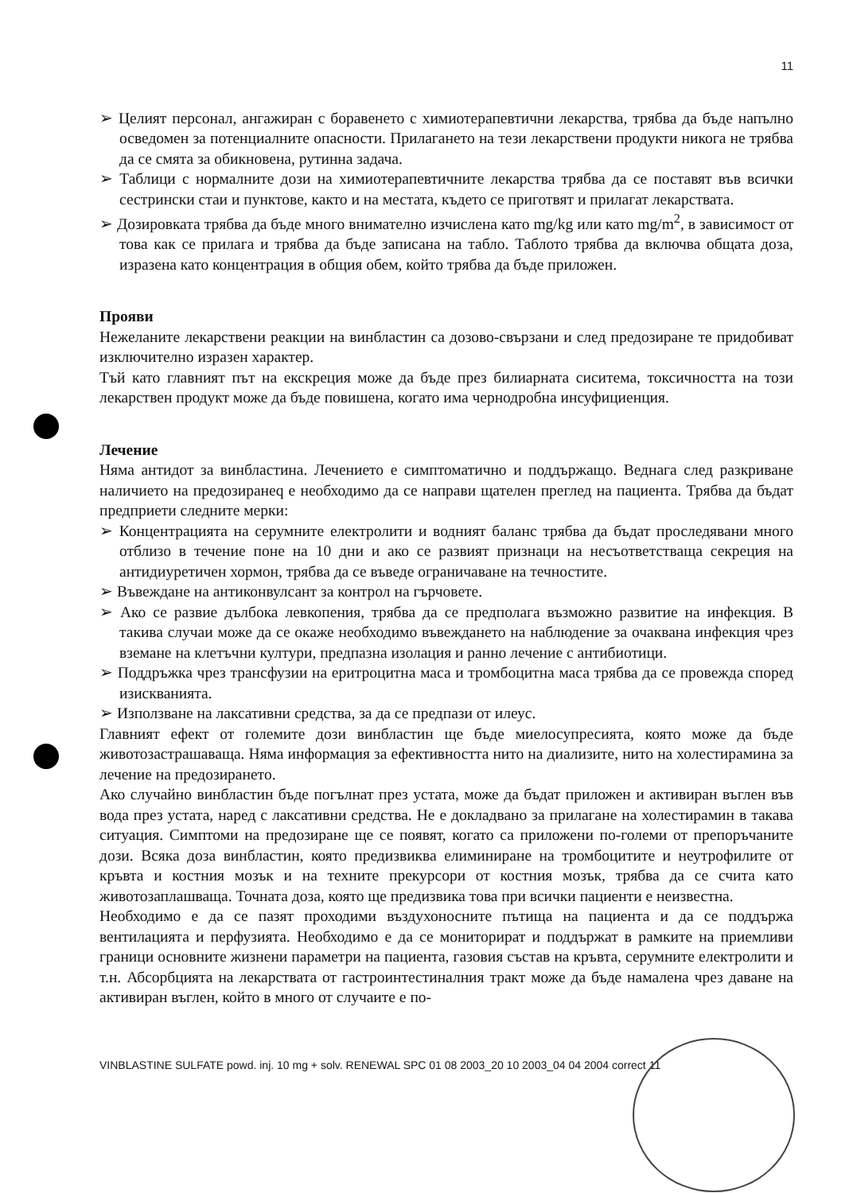11
➢ Целият персонал, ангажиран с боравенето с химиотерапевтични лекарства, трябва да бъде напълно осведомен за потенциалните опасности. Прилагането на тези лекарствени продукти никога не трябва да се смята за обикновена, рутинна задача.
➢ Таблици с нормалните дози на химиотерапевтичните лекарства трябва да се поставят във всички сестрински стаи и пунктове, както и на местата, където се приготвят и прилагат лекарствата.
➢ Дозировката трябва да бъде много внимателно изчислена като mg/kg или като mg/m<sup>2</sup>, в зависимост от това как се прилага и трябва да бъде записана на табло. Таблото трябва да включва общата доза, изразена като концентрация в общия обем, който трябва да бъде приложен.
Прояви
Нежеланите лекарствени реакции на винбластин са дозово-свързани и след предозиране те придобиват изключително изразен характер.
Тъй като главният път на екскреция може да бъде през билиарната сиситема, токсичността на този лекарствен продукт може да бъде повишена, когато има чернодробна инсуфициенция.
Лечение
Няма антидот за винбластина. Лечението е симптоматично и поддържащо. Веднага след разкриване наличието на предозиранеq е необходимо да се направи щателен преглед на пациента. Трябва да бъдат предприети следните мерки:
➢ Концентрацията на серумните електролити и водният баланс трябва да бъдат проследявани много отблизо в течение поне на 10 дни и ако се развият признаци на несъответстваща секреция на антидиуретичен хормон, трябва да се въведе ограничаване на течностите.
➢ Въвеждане на антиконвулсант за контрол на гърчовете.
➢ Ако се развие дълбока левкопения, трябва да се предполага възможно развитие на инфекция. В такива случаи може да се окаже необходимо въвеждането на наблюдение за очаквана инфекция чрез вземане на клетъчни култури, предпазна изолация и ранно лечение с антибиотици.
➢ Поддръжка чрез трансфузии на еритроцитна маса и тромбоцитна маса трябва да се провежда според изискванията.
➢ Използване на лаксативни средства, за да се предпази от илеус.
Главният ефект от големите дози винбластин ще бъде миелосупресията, която може да бъде животозастрашаваща. Няма информация за ефективността нито на диализите, нито на холестирамина за лечение на предозирането.
Ако случайно винбластин бъде погълнат през устата, може да бъдат приложен и активиран въглен във вода през устата, наред с лаксативни средства. Не е докладвано за прилагане на холестирамин в такава ситуация. Симптоми на предозиране ще се появят, когато са приложени по-големи от препоръчаните дози. Всяка доза винбластин, която предизвиква елиминиране на тромбоцитите и неутрофилите от кръвта и костния мозък и на техните прекурсори от костния мозък, трябва да се счита като животозаплашваща. Точната доза, която ще предизвика това при всички пациенти е неизвестна.
Необходимо е да се пазят проходими въздухоносните пътища на пациента и да се поддържа вентилацията и перфузията. Необходимо е да се мониторират и поддържат в рамките на приемливи граници основните жизнени параметри на пациента, газовия състав на кръвта, серумните електролити и т.н. Абсорбцията на лекарствата от гастроинтестиналния тракт може да бъде намалена чрез даване на активиран въглен, който в много от случаите е по-
VINBLASTINE SULFATE powd. inj. 10 mg + solv. RENEWAL SPC 01 08 2003_20 10 2003_04 04 2004 correct 11